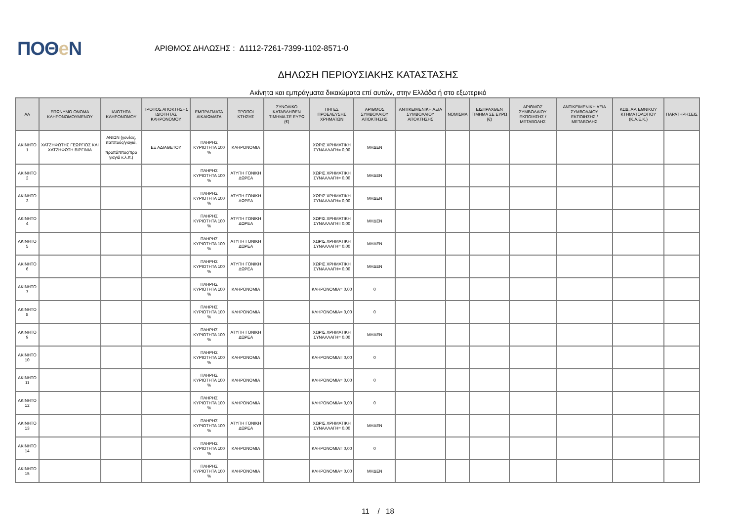ΠΟΘe Ν
ΑΡΙΘΜΟΣ ΔΗΛΩΣΗΣ : Δ1112-7261-7399-1102-8571-0
ΔΗΛΩΣΗ ΠΕΡΙΟΥΣΙΑΚΗΣ ΚΑΤΑΣΤΑΣΗΣ
Ακίνητα και εμπράγματα δικαιώματα επί αυτών, στην Ελλάδα ή στο εξωτερικό
| ΑΑ | ΕΠΩΝΥΜΟ ΟΝΟΜΑ ΚΛΗΡΟΝΟΜΟΥΜΕΝΟΥ | ΙΔΙΟΤΗΤΑ ΚΛΗΡΟΝΟΜΟΥ | ΤΡΟΠΟΣ ΑΠΟΚΤΗΣΗΣ ΙΔΙΟΤΗΤΑΣ ΚΛΗΡΟΝΟΜΟΥ | ΕΜΠΡΑΓΜΑΤΑ ΔΙΚΑΙΩΜΑΤΑ | ΤΡΟΠΟΙ ΚΤΗΣΗΣ | ΣΥΝΟΛΙΚΟ ΚΑΤΑΒΛΗΘΕΝ ΤΙΜΗΜΑ ΣΕ ΕΥΡΩ (€) | ΠΗΓΕΣ ΠΡΟΕΛΕΥΣΗΣ ΧΡΗΜΑΤΩΝ | ΑΡΙΘΜΟΣ ΣΥΜΒΟΛΑΙΟΥ ΑΠΟΚΤΗΣΗΣ | ΑΝΤΙΚΕΙΜΕΝΙΚΗ ΑΞΙΑ ΣΥΜΒΟΛΑΙΟΥ ΑΠΟΚΤΗΣΗΣ | ΝΟΜΙΣΜΑ | ΕΙΣΠΡΑΧΘΕΝ ΤΙΜΗΜΑ ΣΕ ΕΥΡΩ (€) | ΑΡΙΘΜΟΣ ΣΥΜΒΟΛΑΙΟΥ ΕΚΠΟΙΗΣΗΣ /ΜΕΤΑΒΟΛΗΣ | ΑΝΤΙΚΕΙΜΕΝΙΚΗ ΑΞΙΑ ΣΥΜΒΟΛΑΙΟΥ ΕΚΠΟΙΗΣΗΣ / ΜΕΤΑΒΟΛΗΣ | ΚΩΔ. ΑΡ. ΕΘΝΙΚΟΥ ΚΤΗΜΑΤΟΛΟΓΙΟΥ (Κ.Α.Ε.Κ.) | ΠΑΡΑΤΗΡΗΣΕΙΣ |
| --- | --- | --- | --- | --- | --- | --- | --- | --- | --- | --- | --- | --- | --- | --- | --- |
| ΑΚΙΝΗΤΟ 1 | ΧΑΤΖΗΦΩΤΗΣ ΓΕΩΡΓΙΟΣ ΚΑΙ ΧΑΤΖΗΦΩΤΗ ΒΙΡΓΙΝΙΑ | ΑΝΙΩΝ (γονέας, παππούς/γιαγιά, προπάππος/προ γιαγιά κ.λ.π.) | ΕΞ ΑΔΙΑΘΕΤΟΥ | ΠΛΗΡΗΣ ΚΥΡΙΟΤΗΤΑ 100 % | ΚΛΗΡΟΝΟΜΙΑ | | ΧΩΡΙΣ ΧΡΗΜΑΤΙΚΗ ΣΥΝΑΛΛΑΓΗ= 0,00 | ΜΗΔΕΝ | | | | | | | |
| ΑΚΙΝΗΤΟ 2 | | | | ΠΛΗΡΗΣ ΚΥΡΙΟΤΗΤΑ 100 % | ΑΤΥΠΗ ΓΟΝΙΚΗ ΔΩΡΕΑ | | ΧΩΡΙΣ ΧΡΗΜΑΤΙΚΗ ΣΥΝΑΛΛΑΓΗ= 0,00 | ΜΗΔΕΝ | | | | | | | |
| ΑΚΙΝΗΤΟ 3 | | | | ΠΛΗΡΗΣ ΚΥΡΙΟΤΗΤΑ 100 % | ΑΤΥΠΗ ΓΟΝΙΚΗ ΔΩΡΕΑ | | ΧΩΡΙΣ ΧΡΗΜΑΤΙΚΗ ΣΥΝΑΛΛΑΓΗ= 0,00 | ΜΗΔΕΝ | | | | | | | |
| ΑΚΙΝΗΤΟ 4 | | | | ΠΛΗΡΗΣ ΚΥΡΙΟΤΗΤΑ 100 % | ΑΤΥΠΗ ΓΟΝΙΚΗ ΔΩΡΕΑ | | ΧΩΡΙΣ ΧΡΗΜΑΤΙΚΗ ΣΥΝΑΛΛΑΓΗ= 0,00 | ΜΗΔΕΝ | | | | | | | |
| ΑΚΙΝΗΤΟ 5 | | | | ΠΛΗΡΗΣ ΚΥΡΙΟΤΗΤΑ 100 % | ΑΤΥΠΗ ΓΟΝΙΚΗ ΔΩΡΕΑ | | ΧΩΡΙΣ ΧΡΗΜΑΤΙΚΗ ΣΥΝΑΛΛΑΓΗ= 0,00 | ΜΗΔΕΝ | | | | | | | |
| ΑΚΙΝΗΤΟ 6 | | | | ΠΛΗΡΗΣ ΚΥΡΙΟΤΗΤΑ 100 % | ΑΤΥΠΗ ΓΟΝΙΚΗ ΔΩΡΕΑ | | ΧΩΡΙΣ ΧΡΗΜΑΤΙΚΗ ΣΥΝΑΛΛΑΓΗ= 0,00 | ΜΗΔΕΝ | | | | | | | |
| ΑΚΙΝΗΤΟ 7 | | | | ΠΛΗΡΗΣ ΚΥΡΙΟΤΗΤΑ 100 % | ΚΛΗΡΟΝΟΜΙΑ | | ΚΛΗΡΟΝΟΜΙΑ= 0,00 | 0 | | | | | | | |
| ΑΚΙΝΗΤΟ 8 | | | | ΠΛΗΡΗΣ ΚΥΡΙΟΤΗΤΑ 100 % | ΚΛΗΡΟΝΟΜΙΑ | | ΚΛΗΡΟΝΟΜΙΑ= 0,00 | 0 | | | | | | | |
| ΑΚΙΝΗΤΟ 9 | | | | ΠΛΗΡΗΣ ΚΥΡΙΟΤΗΤΑ 100 % | ΑΤΥΠΗ ΓΟΝΙΚΗ ΔΩΡΕΑ | | ΧΩΡΙΣ ΧΡΗΜΑΤΙΚΗ ΣΥΝΑΛΛΑΓΗ= 0,00 | ΜΗΔΕΝ | | | | | | | |
| ΑΚΙΝΗΤΟ 10 | | | | ΠΛΗΡΗΣ ΚΥΡΙΟΤΗΤΑ 100 % | ΚΛΗΡΟΝΟΜΙΑ | | ΚΛΗΡΟΝΟΜΙΑ= 0,00 | 0 | | | | | | | |
| ΑΚΙΝΗΤΟ 11 | | | | ΠΛΗΡΗΣ ΚΥΡΙΟΤΗΤΑ 100 % | ΚΛΗΡΟΝΟΜΙΑ | | ΚΛΗΡΟΝΟΜΙΑ= 0,00 | 0 | | | | | | | |
| ΑΚΙΝΗΤΟ 12 | | | | ΠΛΗΡΗΣ ΚΥΡΙΟΤΗΤΑ 100 % | ΚΛΗΡΟΝΟΜΙΑ | | ΚΛΗΡΟΝΟΜΙΑ= 0,00 | 0 | | | | | | | |
| ΑΚΙΝΗΤΟ 13 | | | | ΠΛΗΡΗΣ ΚΥΡΙΟΤΗΤΑ 100 % | ΑΤΥΠΗ ΓΟΝΙΚΗ ΔΩΡΕΑ | | ΧΩΡΙΣ ΧΡΗΜΑΤΙΚΗ ΣΥΝΑΛΛΑΓΗ= 0,00 | ΜΗΔΕΝ | | | | | | | |
| ΑΚΙΝΗΤΟ 14 | | | | ΠΛΗΡΗΣ ΚΥΡΙΟΤΗΤΑ 100 % | ΚΛΗΡΟΝΟΜΙΑ | | ΚΛΗΡΟΝΟΜΙΑ= 0,00 | 0 | | | | | | | |
| ΑΚΙΝΗΤΟ 15 | | | | ΠΛΗΡΗΣ ΚΥΡΙΟΤΗΤΑ 100 % | ΚΛΗΡΟΝΟΜΙΑ | | ΚΛΗΡΟΝΟΜΙΑ= 0,00 | ΜΗΔΕΝ | | | | | | | |
11 / 18